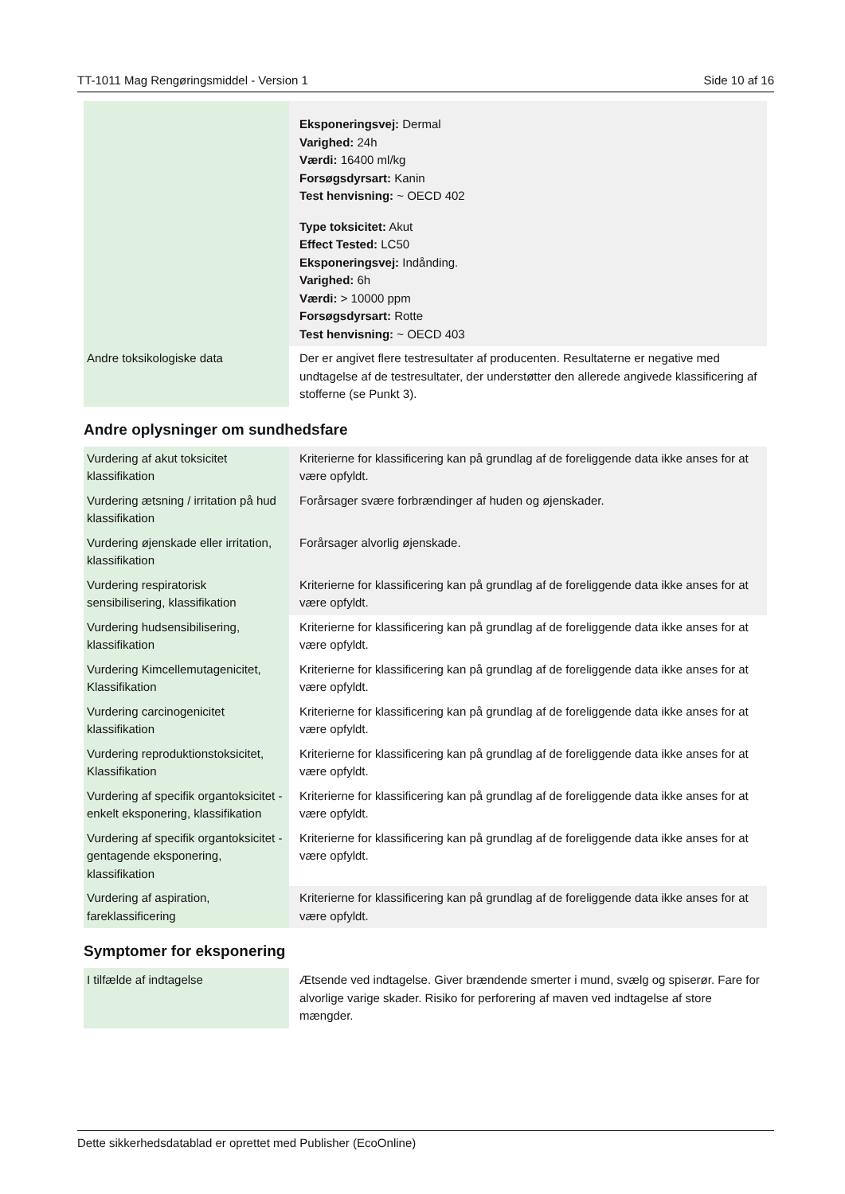TT-1011 Mag Rengøringsmiddel - Version 1 Side 10 af 16
| | Eksponeringsvej: Dermal Varighed: 24h Værdi: 16400 ml/kg Forsøgsdyrsart: Kanin Test henvisning: ~ OECD 402 Type toksicitet: Akut Effect Tested: LC50 Eksponeringsvej: Indånding. Varighed: 6h Værdi: > 10000 ppm Forsøgsdyrsart: Rotte Test henvisning: ~ OECD 403 |
| Andre toksikologiske data | Der er angivet flere testresultater af producenten. Resultaterne er negative med undtagelse af de testresultater, der understøtter den allerede angivede klassificering af stofferne (se Punkt 3). |
Andre oplysninger om sundhedsfare
| Vurdering af akut toksicitet klassifikation | Kriterierne for klassificering kan på grundlag af de foreliggende data ikke anses for at være opfyldt. |
| Vurdering ætsning / irritation på hud klassifikation | Forårsager svære forbrændinger af huden og øjenskader. |
| Vurdering øjenskade eller irritation, klassifikation | Forårsager alvorlig øjenskade. |
| Vurdering respiratorisk sensibilisering, klassifikation | Kriterierne for klassificering kan på grundlag af de foreliggende data ikke anses for at være opfyldt. |
| Vurdering hudsensibilisering, klassifikation | Kriterierne for klassificering kan på grundlag af de foreliggende data ikke anses for at være opfyldt. |
| Vurdering Kimcellemutagenicitet, Klassifikation | Kriterierne for klassificering kan på grundlag af de foreliggende data ikke anses for at være opfyldt. |
| Vurdering carcinogenicitet klassifikation | Kriterierne for klassificering kan på grundlag af de foreliggende data ikke anses for at være opfyldt. |
| Vurdering reproduktionstoksicitet, Klassifikation | Kriterierne for klassificering kan på grundlag af de foreliggende data ikke anses for at være opfyldt. |
| Vurdering af specifik organtoksicitet - enkelt eksponering, klassifikation | Kriterierne for klassificering kan på grundlag af de foreliggende data ikke anses for at være opfyldt. |
| Vurdering af specifik organtoksicitet - gentagende eksponering, klassifikation | Kriterierne for klassificering kan på grundlag af de foreliggende data ikke anses for at være opfyldt. |
| Vurdering af aspiration, fareklassificering | Kriterierne for klassificering kan på grundlag af de foreliggende data ikke anses for at være opfyldt. |
Symptomer for eksponering
| I tilfælde af indtagelse | Ætsende ved indtagelse. Giver brændende smerter i mund, svælg og spiserør. Fare for alvorlige varige skader. Risiko for perforering af maven ved indtagelse af store mængder. |
Dette sikkerhedsdatablad er oprettet med Publisher (EcoOnline)